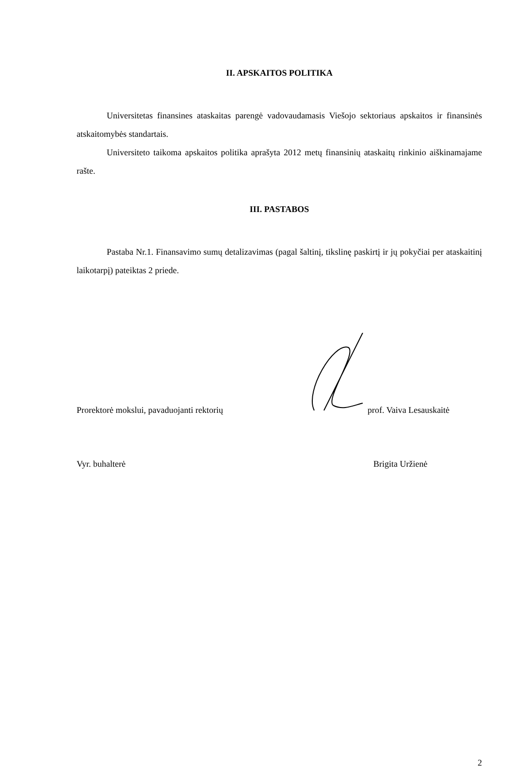II. APSKAITOS POLITIKA
Universitetas finansines ataskaitas parengė vadovaudamasis Viešojo sektoriaus apskaitos ir finansinės atskaitomybės standartais.
Universiteto taikoma apskaitos politika aprašyta 2012 metų finansinių ataskaitų rinkinio aiškinamajame rašte.
III. PASTABOS
Pastaba Nr.1. Finansavimo sumų detalizavimas (pagal šaltinį, tikslinę paskirtį ir jų pokyčiai per ataskaitinį laikotarpį) pateiktas 2 priede.
Prorektorė mokslui, pavaduojanti rektorių
prof. Vaiva Lesauskaitė
Vyr. buhalterė
Brigita Uržienė
2